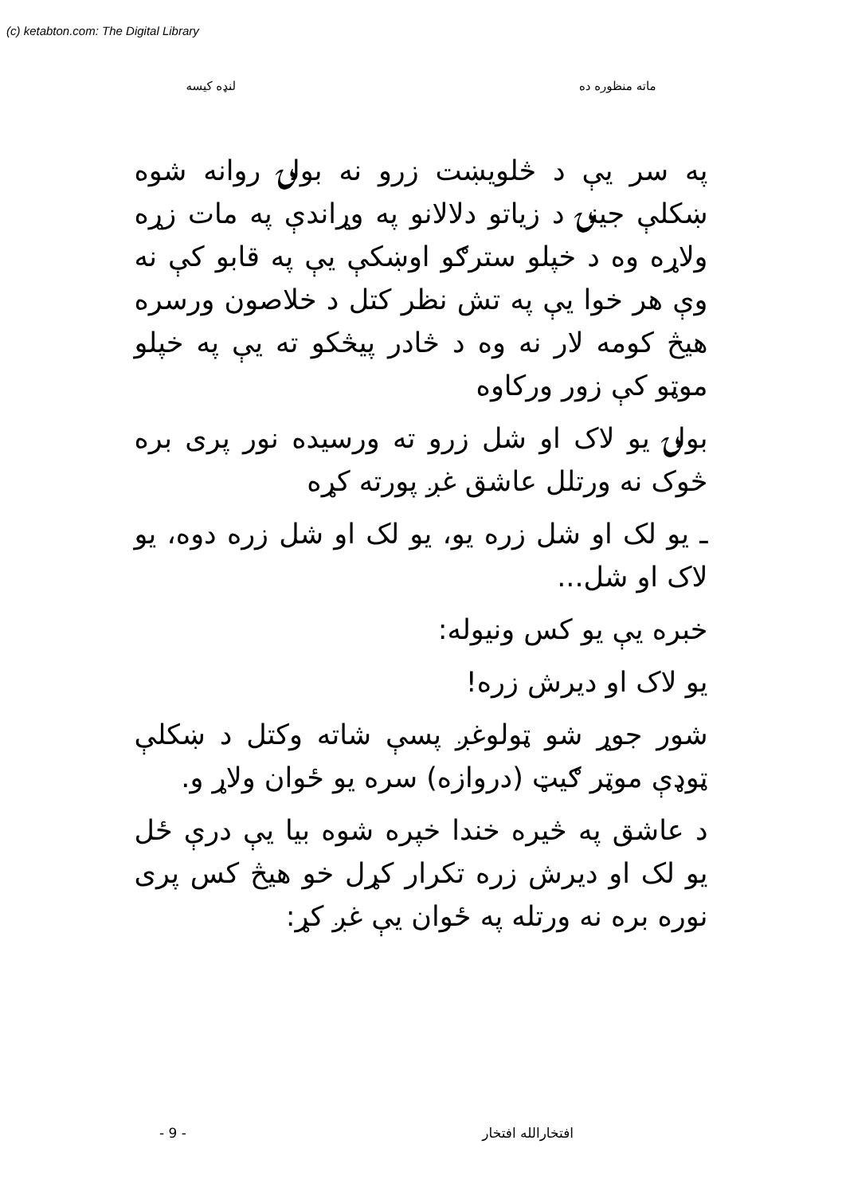(c) ketabton.com: The Digital Library
ماته منظوره ده لنډه کيسه
په سر يې د څلويښت زرو نه بولۍ روانه شوه ښکلې جينۍ د زياتو دلالانو په وړاندې په مات زړه ولاړه وه د خپلو سترګو اوښکې يې په قابو کې نه وې هر خوا يې په تش نظر کتل د خلاصون ورسره هيڅ کومه لار نه وه د څادر پيڅکو ته يې په خپلو موټو کې زور ورکاوه
بولۍ يو لاک او شل زرو ته ورسيده نور پرى بره څوک نه ورتلل عاشق غږ پورته کړه
ـ يو لک او شل زره يو، يو لک او شل زره دوه، يو لاک او شل...
خبره يې يو کس ونيوله:
يو لاک او ديرش زره!
شور جوړ شو ټولوغږ پسې شاته وکتل د ښکلې ټوډې موټر ګيټ (دروازه) سره يو ځوان ولاړ و.
د عاشق په څيره خندا خپره شوه بيا يې درې ځل يو لک او ديرش زره تکرار کړل خو هيڅ کس پرى نوره بره نه ورتله په ځوان يې غږ کړ:
افتخارالله افتخار - 9 -